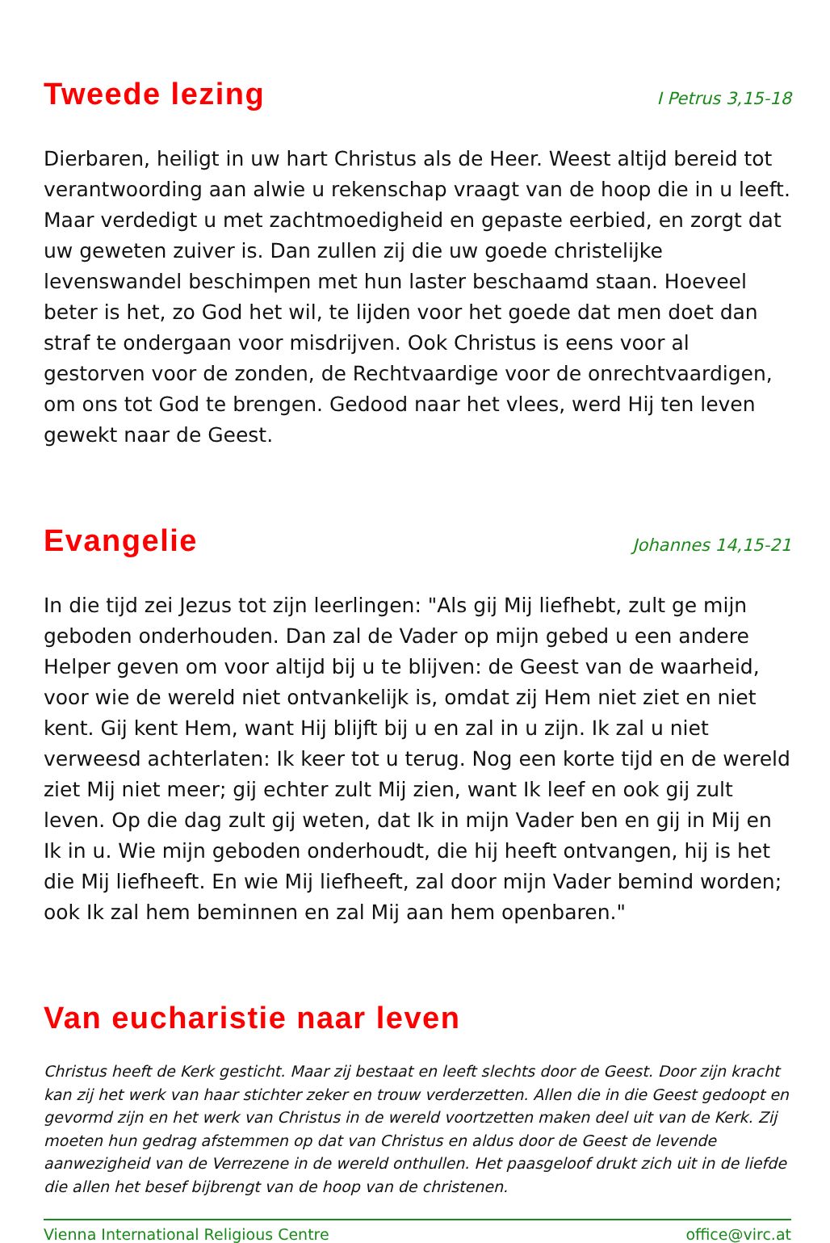Tweede lezing
I Petrus 3,15-18
Dierbaren, heiligt in uw hart Christus als de Heer. Weest altijd bereid tot verantwoording aan alwie u rekenschap vraagt van de hoop die in u leeft. Maar verdedigt u met zachtmoedigheid en gepaste eerbied, en zorgt dat uw geweten zuiver is. Dan zullen zij die uw goede christelijke levenswandel beschimpen met hun laster beschaamd staan. Hoeveel beter is het, zo God het wil, te lijden voor het goede dat men doet dan straf te ondergaan voor misdrijven. Ook Christus is eens voor al gestorven voor de zonden, de Rechtvaardige voor de onrechtvaardigen, om ons tot God te brengen. Gedood naar het vlees, werd Hij ten leven gewekt naar de Geest.
Evangelie
Johannes 14,15-21
In die tijd zei Jezus tot zijn leerlingen: "Als gij Mij liefhebt, zult ge mijn geboden onderhouden. Dan zal de Vader op mijn gebed u een andere Helper geven om voor altijd bij u te blijven: de Geest van de waarheid, voor wie de wereld niet ontvankelijk is, omdat zij Hem niet ziet en niet kent. Gij kent Hem, want Hij blijft bij u en zal in u zijn. Ik zal u niet verweesd achterlaten: Ik keer tot u terug. Nog een korte tijd en de wereld ziet Mij niet meer; gij echter zult Mij zien, want Ik leef en ook gij zult leven. Op die dag zult gij weten, dat Ik in mijn Vader ben en gij in Mij en Ik in u. Wie mijn geboden onderhoudt, die hij heeft ontvangen, hij is het die Mij liefheeft. En wie Mij liefheeft, zal door mijn Vader bemind worden; ook Ik zal hem beminnen en zal Mij aan hem openbaren."
Van eucharistie naar leven
Christus heeft de Kerk gesticht. Maar zij bestaat en leeft slechts door de Geest. Door zijn kracht kan zij het werk van haar stichter zeker en trouw verderzetten. Allen die in die Geest gedoopt en gevormd zijn en het werk van Christus in de wereld voortzetten maken deel uit van de Kerk. Zij moeten hun gedrag afstemmen op dat van Christus en aldus door de Geest de levende aanwezigheid van de Verrezene in de wereld onthullen. Het paasgeloof drukt zich uit in de liefde die allen het besef bijbrengt van de hoop van de christenen.
Vienna International Religious Centre office@virc.at